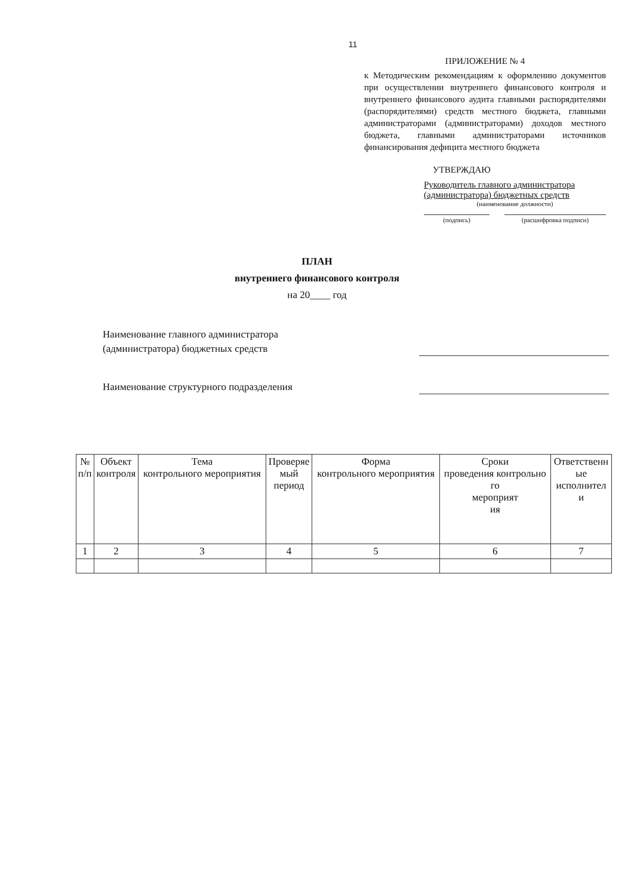11
ПРИЛОЖЕНИЕ № 4
к Методическим рекомендациям к оформлению документов при осуществлении внутреннего финансового контроля и внутреннего финансового аудита главными распорядителями (распорядителями) средств местного бюджета, главными администраторами (администраторами) доходов местного бюджета, главными администраторами источников финансирования дефицита местного бюджета
УТВЕРЖДАЮ
Руководитель главного администратора (администратора) бюджетных средств
(наименование должности)
(подпись) (расшифровка подписи)
ПЛАН
внутреннего финансового контроля
на 20____ год
Наименование главного администратора (администратора) бюджетных средств
Наименование структурного подразделения
| № п/п | Объект контроля | Тема контрольного мероприятия | Проверяе мый период | Форма контрольного мероприятия | Сроки проведения контрольно го мероприят ия | Ответственн ые исполнител и |
| --- | --- | --- | --- | --- | --- | --- |
| 1 | 2 | 3 | 4 | 5 | 6 | 7 |